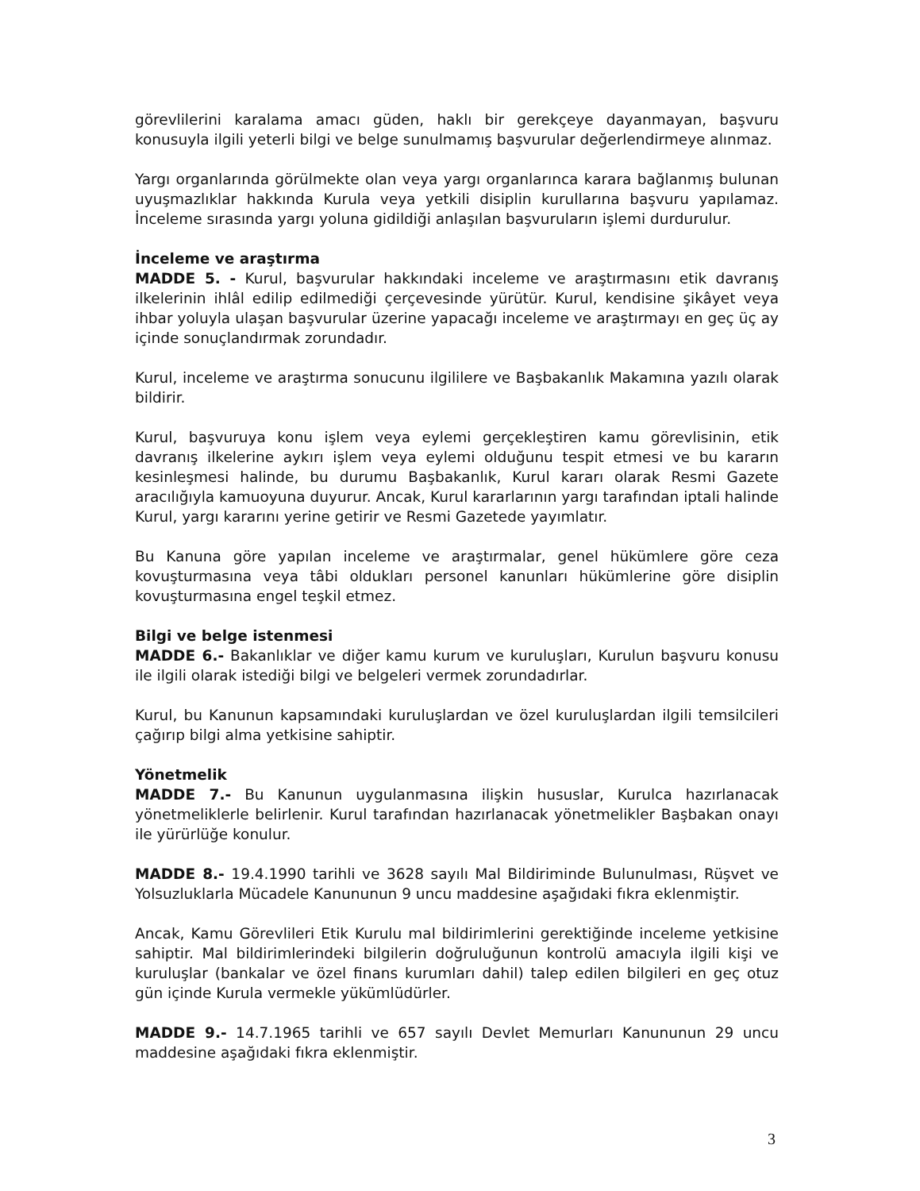görevlilerini karalama amacı güden, haklı bir gerekçeye dayanmayan, başvuru konusuyla ilgili yeterli bilgi ve belge sunulmamış başvurular değerlendirmeye alınmaz.
Yargı organlarında görülmekte olan veya yargı organlarınca karara bağlanmış bulunan uyuşmazlıklar hakkında Kurula veya yetkili disiplin kurullarına başvuru yapılamaz. İnceleme sırasında yargı yoluna gidildiği anlaşılan başvuruların işlemi durdurulur.
İnceleme ve araştırma
MADDE 5. - Kurul, başvurular hakkındaki inceleme ve araştırmasını etik davranış ilkelerinin ihlâl edilip edilmediği çerçevesinde yürütür. Kurul, kendisine şikâyet veya ihbar yoluyla ulaşan başvurular üzerine yapacağı inceleme ve araştırmayı en geç üç ay içinde sonuçlandırmak zorundadır.
Kurul, inceleme ve araştırma sonucunu ilgililere ve Başbakanlık Makamına yazılı olarak bildirir.
Kurul, başvuruya konu işlem veya eylemi gerçekleştiren kamu görevlisinin, etik davranış ilkelerine aykırı işlem veya eylemi olduğunu tespit etmesi ve bu kararın kesinleşmesi halinde, bu durumu Başbakanlık, Kurul kararı olarak Resmi Gazete aracılığıyla kamuoyuna duyurur. Ancak, Kurul kararlarının yargı tarafından iptali halinde Kurul, yargı kararını yerine getirir ve Resmi Gazetede yayımlatır.
Bu Kanuna göre yapılan inceleme ve araştırmalar, genel hükümlere göre ceza kovuşturmasına veya tâbi oldukları personel kanunları hükümlerine göre disiplin kovuşturmasına engel teşkil etmez.
Bilgi ve belge istenmesi
MADDE 6.- Bakanlıklar ve diğer kamu kurum ve kuruluşları, Kurulun başvuru konusu ile ilgili olarak istediği bilgi ve belgeleri vermek zorundadırlar.
Kurul, bu Kanunun kapsamındaki kuruluşlardan ve özel kuruluşlardan ilgili temsilcileri çağırıp bilgi alma yetkisine sahiptir.
Yönetmelik
MADDE 7.- Bu Kanunun uygulanmasına ilişkin hususlar, Kurulca hazırlanacak yönetmeliklerle belirlenir. Kurul tarafından hazırlanacak yönetmelikler Başbakan onayı ile yürürlüğe konulur.
MADDE 8.- 19.4.1990 tarihli ve 3628 sayılı Mal Bildiriminde Bulunulması, Rüşvet ve Yolsuzluklarla Mücadele Kanununun 9 uncu maddesine aşağıdaki fıkra eklenmiştir.
Ancak, Kamu Görevlileri Etik Kurulu mal bildirimlerini gerektiğinde inceleme yetkisine sahiptir. Mal bildirimlerindeki bilgilerin doğruluğunun kontrolü amacıyla ilgili kişi ve kuruluşlar (bankalar ve özel finans kurumları dahil) talep edilen bilgileri en geç otuz gün içinde Kurula vermekle yükümlüdürler.
MADDE 9.- 14.7.1965 tarihli ve 657 sayılı Devlet Memurları Kanununun 29 uncu maddesine aşağıdaki fıkra eklenmiştir.
3